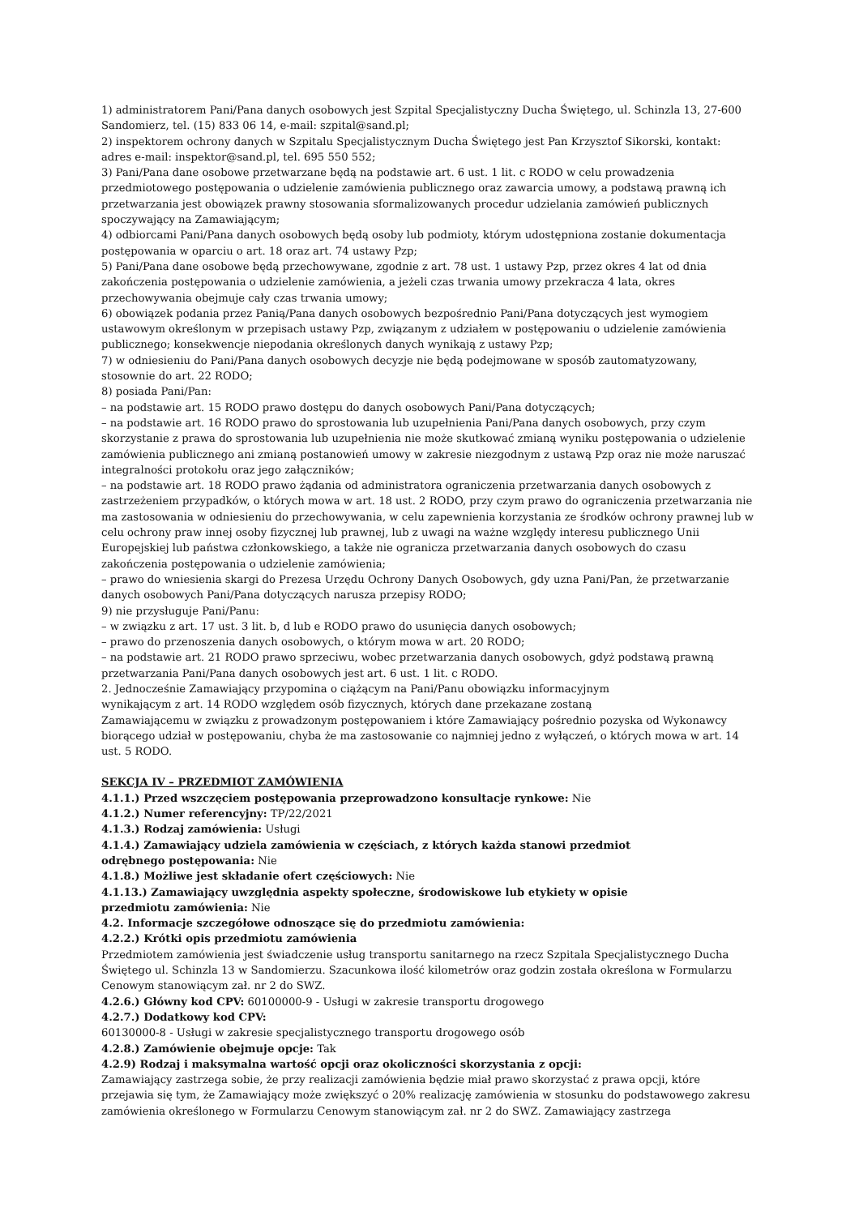1) administratorem Pani/Pana danych osobowych jest Szpital Specjalistyczny Ducha Świętego, ul. Schinzla 13, 27-600 Sandomierz, tel. (15) 833 06 14, e-mail: szpital@sand.pl;
2) inspektorem ochrony danych w Szpitalu Specjalistycznym Ducha Świętego jest Pan Krzysztof Sikorski, kontakt: adres e-mail: inspektor@sand.pl, tel. 695 550 552;
3) Pani/Pana dane osobowe przetwarzane będą na podstawie art. 6 ust. 1 lit. c RODO w celu prowadzenia przedmiotowego postępowania o udzielenie zamówienia publicznego oraz zawarcia umowy, a podstawą prawną ich przetwarzania jest obowiązek prawny stosowania sformalizowanych procedur udzielania zamówień publicznych spoczywający na Zamawiającym;
4) odbiorcami Pani/Pana danych osobowych będą osoby lub podmioty, którym udostępniona zostanie dokumentacja postępowania w oparciu o art. 18 oraz art. 74 ustawy Pzp;
5) Pani/Pana dane osobowe będą przechowywane, zgodnie z art. 78 ust. 1 ustawy Pzp, przez okres 4 lat od dnia zakończenia postępowania o udzielenie zamówienia, a jeżeli czas trwania umowy przekracza 4 lata, okres przechowywania obejmuje cały czas trwania umowy;
6) obowiązek podania przez Panią/Pana danych osobowych bezpośrednio Pani/Pana dotyczących jest wymogiem ustawowym określonym w przepisach ustawy Pzp, związanym z udziałem w postępowaniu o udzielenie zamówienia publicznego; konsekwencje niepodania określonych danych wynikają z ustawy Pzp;
7) w odniesieniu do Pani/Pana danych osobowych decyzje nie będą podejmowane w sposób zautomatyzowany, stosownie do art. 22 RODO;
8) posiada Pani/Pan:
– na podstawie art. 15 RODO prawo dostępu do danych osobowych Pani/Pana dotyczących;
– na podstawie art. 16 RODO prawo do sprostowania lub uzupełnienia Pani/Pana danych osobowych, przy czym skorzystanie z prawa do sprostowania lub uzupełnienia nie może skutkować zmianą wyniku postępowania o udzielenie zamówienia publicznego ani zmianą postanowień umowy w zakresie niezgodnym z ustawą Pzp oraz nie może naruszać integralności protokołu oraz jego załączników;
– na podstawie art. 18 RODO prawo żądania od administratora ograniczenia przetwarzania danych osobowych z zastrzeżeniem przypadków, o których mowa w art. 18 ust. 2 RODO, przy czym prawo do ograniczenia przetwarzania nie ma zastosowania w odniesieniu do przechowywania, w celu zapewnienia korzystania ze środków ochrony prawnej lub w celu ochrony praw innej osoby fizycznej lub prawnej, lub z uwagi na ważne względy interesu publicznego Unii Europejskiej lub państwa członkowskiego, a także nie ogranicza przetwarzania danych osobowych do czasu zakończenia postępowania o udzielenie zamówienia;
– prawo do wniesienia skargi do Prezesa Urzędu Ochrony Danych Osobowych, gdy uzna Pani/Pan, że przetwarzanie danych osobowych Pani/Pana dotyczących narusza przepisy RODO;
9) nie przysługuje Pani/Panu:
– w związku z art. 17 ust. 3 lit. b, d lub e RODO prawo do usunięcia danych osobowych;
– prawo do przenoszenia danych osobowych, o którym mowa w art. 20 RODO;
– na podstawie art. 21 RODO prawo sprzeciwu, wobec przetwarzania danych osobowych, gdyż podstawą prawną przetwarzania Pani/Pana danych osobowych jest art. 6 ust. 1 lit. c RODO.
2. Jednocześnie Zamawiający przypomina o ciążącym na Pani/Panu obowiązku informacyjnym
wynikającym z art. 14 RODO względem osób fizycznych, których dane przekazane zostaną
Zamawiającemu w związku z prowadzonym postępowaniem i które Zamawiający pośrednio pozyska od Wykonawcy biorącego udział w postępowaniu, chyba że ma zastosowanie co najmniej jedno z wyłączeń, o których mowa w art. 14 ust. 5 RODO.
SEKCJA IV – PRZEDMIOT ZAMÓWIENIA
4.1.1.) Przed wszczęciem postępowania przeprowadzono konsultacje rynkowe: Nie
4.1.2.) Numer referencyjny: TP/22/2021
4.1.3.) Rodzaj zamówienia: Usługi
4.1.4.) Zamawiający udziela zamówienia w częściach, z których każda stanowi przedmiot
odrębnego postępowania: Nie
4.1.8.) Możliwe jest składanie ofert częściowych: Nie
4.1.13.) Zamawiający uwzględnia aspekty społeczne, środowiskowe lub etykiety w opisie
przedmiotu zamówienia: Nie
4.2. Informacje szczegółowe odnoszące się do przedmiotu zamówienia:
4.2.2.) Krótki opis przedmiotu zamówienia
Przedmiotem zamówienia jest świadczenie usług transportu sanitarnego na rzecz Szpitala Specjalistycznego Ducha Świętego ul. Schinzla 13 w Sandomierzu. Szacunkowa ilość kilometrów oraz godzin została określona w Formularzu Cenowym stanowiącym zał. nr 2 do SWZ.
4.2.6.) Główny kod CPV: 60100000-9 - Usługi w zakresie transportu drogowego
4.2.7.) Dodatkowy kod CPV:
60130000-8 - Usługi w zakresie specjalistycznego transportu drogowego osób
4.2.8.) Zamówienie obejmuje opcje: Tak
4.2.9) Rodzaj i maksymalna wartość opcji oraz okoliczności skorzystania z opcji:
Zamawiający zastrzega sobie, że przy realizacji zamówienia będzie miał prawo skorzystać z prawa opcji, które przejawia się tym, że Zamawiający może zwiększyć o 20% realizację zamówienia w stosunku do podstawowego zakresu zamówienia określonego w Formularzu Cenowym stanowiącym zał. nr 2 do SWZ. Zamawiający zastrzega